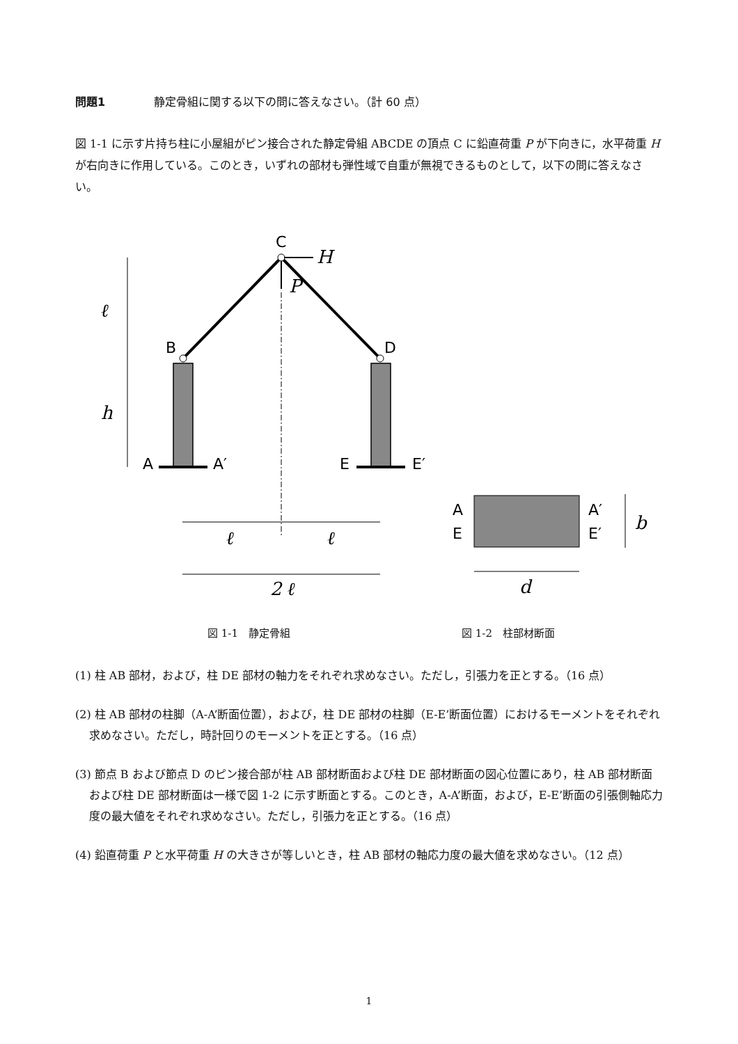問題1 静定骨組に関する以下の問に答えなさい。（計 60 点）
図 1-1 に示す片持ち柱に小屋組がピン接合された静定骨組 ABCDE の頂点 C に鉛直荷重 P が下向きに，水平荷重 H が右向きに作用している。このとき，いずれの部材も弾性域で自重が無視できるものとして，以下の問に答えなさい。
C
B
D
A
A′
E
E′
A
E
A′
E′
H
P
ℓ
h
ℓ
ℓ
2 ℓ
b
d
図 1-1　静定骨組 図 1-2　柱部材断面
(1) 柱 AB 部材，および，柱 DE 部材の軸力をそれぞれ求めなさい。ただし，引張力を正とする。（16 点）
(2) 柱 AB 部材の柱脚（A-A’断面位置），および，柱 DE 部材の柱脚（E-E’断面位置）におけるモーメントをそれぞれ求めなさい。ただし，時計回りのモーメントを正とする。（16 点）
(3) 節点 B および節点 D のピン接合部が柱 AB 部材断面および柱 DE 部材断面の図心位置にあり，柱 AB 部材断面および柱 DE 部材断面は一様で図 1-2 に示す断面とする。このとき，A-A’断面，および，E-E’断面の引張側軸応力度の最大値をそれぞれ求めなさい。ただし，引張力を正とする。（16 点）
(4) 鉛直荷重 P と水平荷重 H の大きさが等しいとき，柱 AB 部材の軸応力度の最大値を求めなさい。（12 点）
1